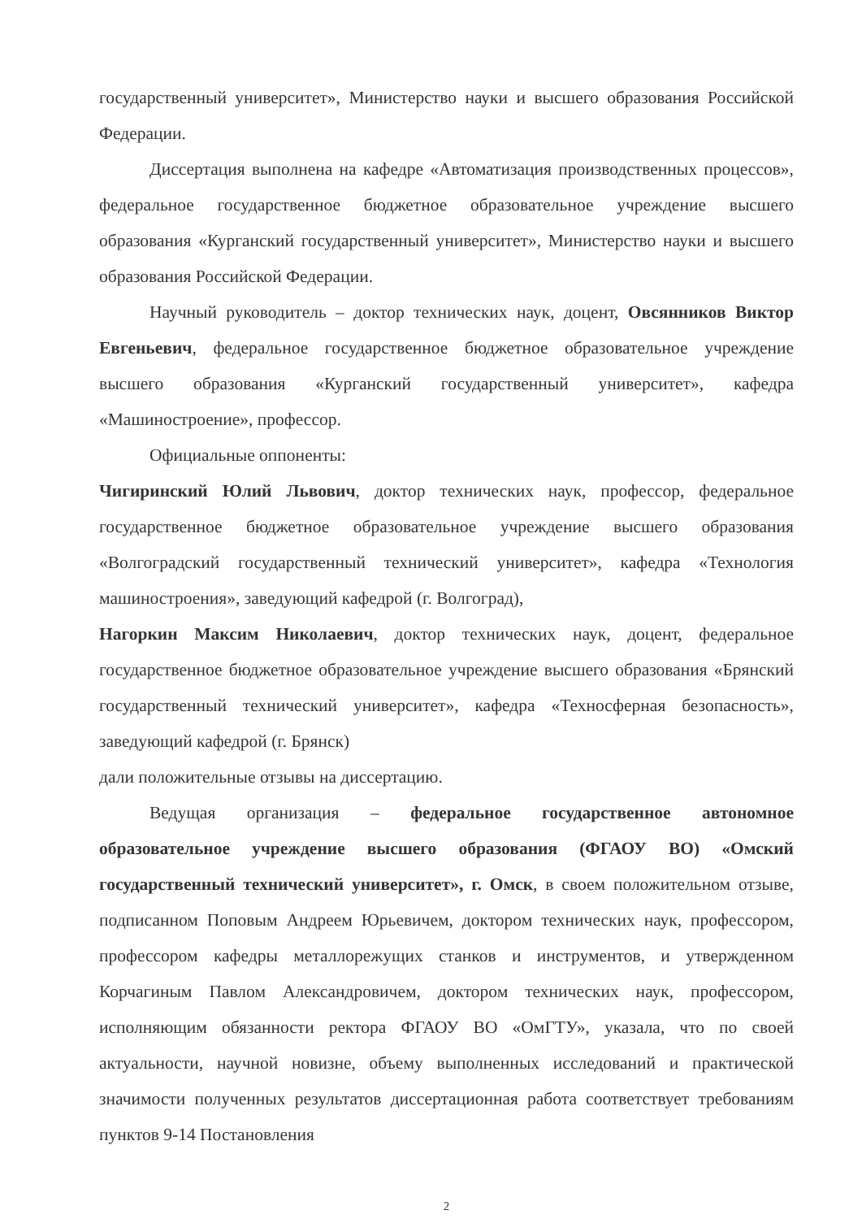государственный университет», Министерство науки и высшего образования Российской Федерации.
Диссертация выполнена на кафедре «Автоматизация производственных процессов», федеральное государственное бюджетное образовательное учреждение высшего образования «Курганский государственный университет», Министерство науки и высшего образования Российской Федерации.
Научный руководитель – доктор технических наук, доцент, Овсянников Виктор Евгеньевич, федеральное государственное бюджетное образовательное учреждение высшего образования «Курганский государственный университет», кафедра «Машиностроение», профессор.
Официальные оппоненты:
Чигиринский Юлий Львович, доктор технических наук, профессор, федеральное государственное бюджетное образовательное учреждение высшего образования «Волгоградский государственный технический университет», кафедра «Технология машиностроения», заведующий кафедрой (г. Волгоград),
Нагоркин Максим Николаевич, доктор технических наук, доцент, федеральное государственное бюджетное образовательное учреждение высшего образования «Брянский государственный технический университет», кафедра «Техносферная безопасность», заведующий кафедрой (г. Брянск)
дали положительные отзывы на диссертацию.
Ведущая организация – федеральное государственное автономное образовательное учреждение высшего образования (ФГАОУ ВО) «Омский государственный технический университет», г. Омск, в своем положительном отзыве, подписанном Поповым Андреем Юрьевичем, доктором технических наук, профессором, профессором кафедры металлорежущих станков и инструментов, и утвержденном Корчагиным Павлом Александровичем, доктором технических наук, профессором, исполняющим обязанности ректора ФГАОУ ВО «ОмГТУ», указала, что по своей актуальности, научной новизне, объему выполненных исследований и практической значимости полученных результатов диссертационная работа соответствует требованиям пунктов 9-14 Постановления
2